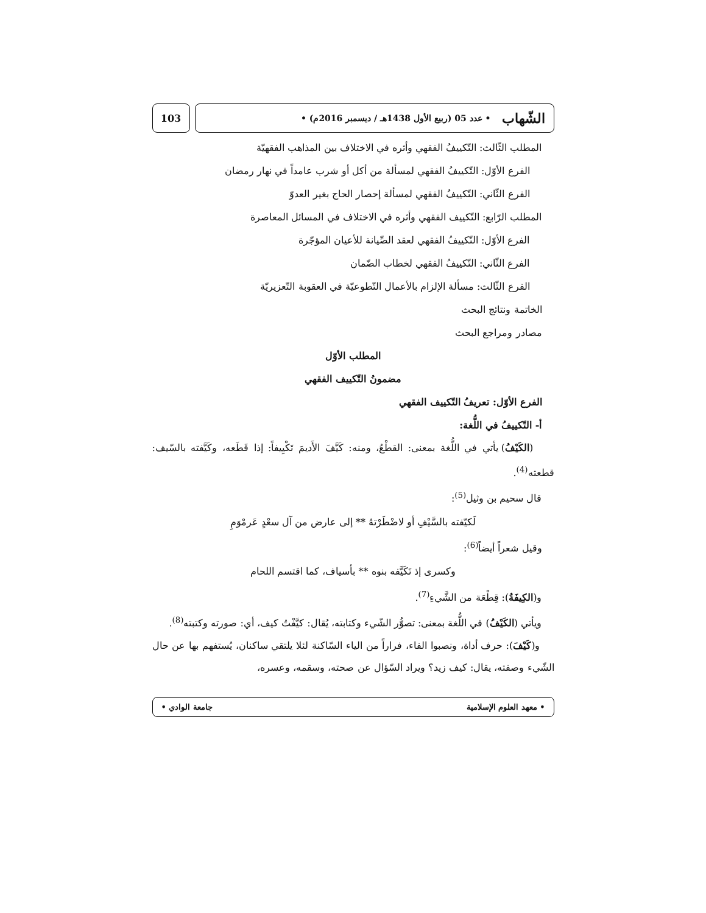الشّهاب • عدد 05 (ربيع الأول 1438هـ / ديسمبر 2016م) •
103
المطلب الثّالث: التّكييفُ الفقهي وأثره في الاختلاف بين المذاهب الفقهيّة
الفرع الأوّل: التّكييفُ الفقهي لمسألة من أكل أو شرب عامداً في نهار رمضان
الفرع الثّاني: التّكييفُ الفقهي لمسألة إحصار الحاج بغير العدوّ
المطلب الرّابع: التّكييف الفقهي وأثره في الاختلاف في المسائل المعاصرة
الفرع الأوّل: التّكييفُ الفقهي لعقد الصِّيانة للأعيان المؤجّرة
الفرع الثّاني: التّكييفُ الفقهي لخطاب الضّمان
الفرع الثّالث: مسألة الإلزام بالأعمال التّطوعيّة في العقوبة التّعزيريّة
الخاتمة ونتائج البحث
مصادر ومراجع البحث
المطلب الأوّل
مضمونُ التّكييف الفقهي
الفرع الأوّل: تعريفُ التّكييف الفقهي
أ- التّكييفُ في اللُّغة:
(الكَيْفُ) يأتي في اللُّغة بمعنى: القطْعُ، ومنه: كَيَّفَ الأَديمَ تَكْيِيفاً: إذا قَطَعه، وكَيَّفته بالسّيف: قطعته<sup>(4)</sup>.
قال سحيم بن وثيل<sup>(5)</sup>:
لَكيّفته بالسَّيْفِ أو لاضْطَرْتهُ ** إلى عارض من آل سعْدٍ عَرمْوَمِ
وقيل شعراً أيضاً<sup>(6)</sup>:
وكسرى إذ تَكَيَّفه بنوه ** بأسياف، كما اقتسم اللحام
و(الكِيفَةُ): قِطْعَة من الشَّيءِ<sup>(7)</sup>.
ويأتي (الكَيْفُ) في اللُّغة بمعنى: تصوُّر الشّيء وكتابته، يُقال: كيَّفْتُ كيف، أي: صورته وكتبته<sup>(8)</sup>.
و(كَيْفَ): حرف أداة، ونصبوا الفاء، فراراً من الياء السّاكنة لئلا يلتقي ساكنان، يُستفهم بها عن حال الشّيء وصفته، يقال: كيف زيد؟ ويراد السّؤال عن صحته، وسقمه، وعسره،
• معهد العلوم الإسلامية جامعة الوادي •